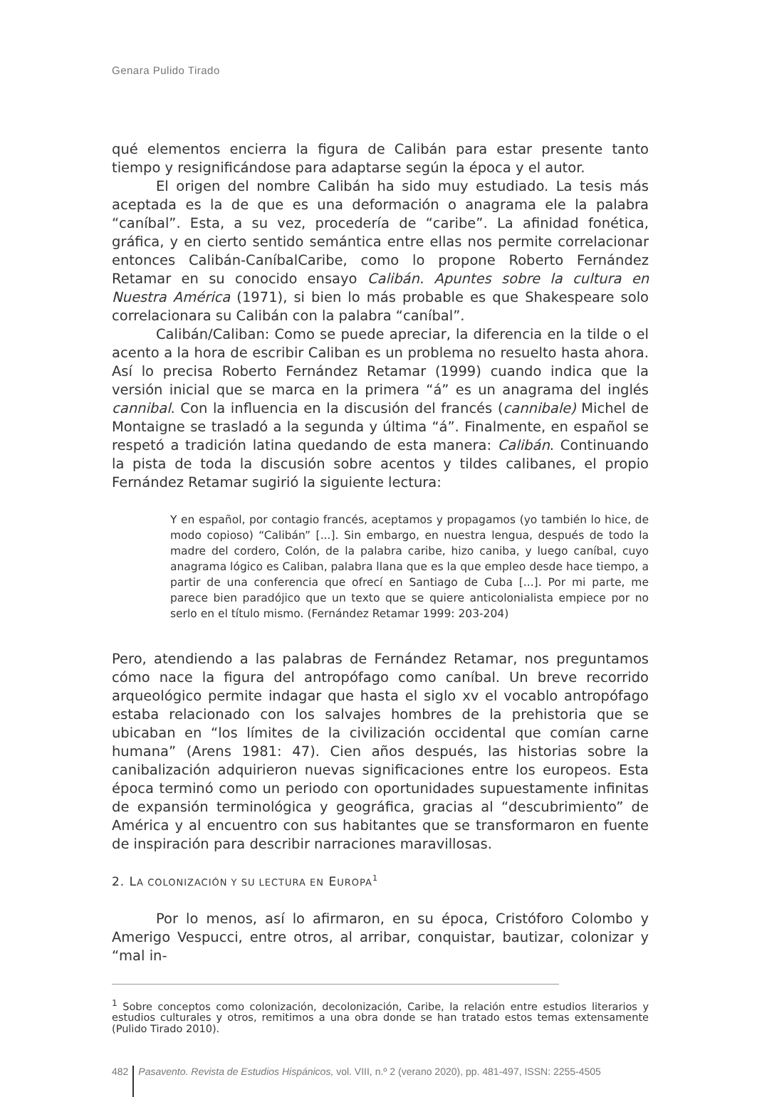Genara Pulido Tirado
qué elementos encierra la figura de Calibán para estar presente tanto tiempo y resignificándose para adaptarse según la época y el autor.
El origen del nombre Calibán ha sido muy estudiado. La tesis más aceptada es la de que es una deformación o anagrama ele la palabra “caníbal”. Esta, a su vez, procedería de “caribe”. La afinidad fonética, gráfica, y en cierto sentido semántica entre ellas nos permite correlacionar entonces Calibán-CaníbalCaribe, como lo propone Roberto Fernández Retamar en su conocido ensayo Calibán. Apuntes sobre la cultura en Nuestra América (1971), si bien lo más probable es que Shakespeare solo correlacionara su Calibán con la palabra “caníbal”.
Calibán/Caliban: Como se puede apreciar, la diferencia en la tilde o el acento a la hora de escribir Caliban es un problema no resuelto hasta ahora. Así lo precisa Roberto Fernández Retamar (1999) cuando indica que la versión inicial que se marca en la primera “á” es un anagrama del inglés cannibal. Con la influencia en la discusión del francés (cannibale) Michel de Montaigne se trasladó a la segunda y última “á”. Finalmente, en español se respetó a tradición latina quedando de esta manera: Calibán. Continuando la pista de toda la discusión sobre acentos y tildes calibanes, el propio Fernández Retamar sugirió la siguiente lectura:
Y en español, por contagio francés, aceptamos y propagamos (yo también lo hice, de modo copioso) “Calibán” [...]. Sin embargo, en nuestra lengua, después de todo la madre del cordero, Colón, de la palabra caribe, hizo caniba, y luego caníbal, cuyo anagrama lógico es Caliban, palabra llana que es la que empleo desde hace tiempo, a partir de una conferencia que ofrecí en Santiago de Cuba [...]. Por mi parte, me parece bien paradójico que un texto que se quiere anticolonialista empiece por no serlo en el título mismo. (Fernández Retamar 1999: 203-204)
Pero, atendiendo a las palabras de Fernández Retamar, nos preguntamos cómo nace la figura del antropófago como caníbal. Un breve recorrido arqueológico permite indagar que hasta el siglo xv el vocablo antropófago estaba relacionado con los salvajes hombres de la prehistoria que se ubicaban en “los límites de la civilización occidental que comían carne humana” (Arens 1981: 47). Cien años después, las historias sobre la canibalización adquirieron nuevas significaciones entre los europeos. Esta época terminó como un periodo con oportunidades supuestamente infinitas de expansión terminológica y geográfica, gracias al “descubrimiento” de América y al encuentro con sus habitantes que se transformaron en fuente de inspiración para describir narraciones maravillosas.
2. LA COLONIZACIÓN Y SU LECTURA EN EUROPA<sup>1</sup>
Por lo menos, así lo afirmaron, en su época, Cristóforo Colombo y Amerigo Vespucci, entre otros, al arribar, conquistar, bautizar, colonizar y “mal in-
<sup>1</sup> Sobre conceptos como colonización, decolonización, Caribe, la relación entre estudios literarios y estudios culturales y otros, remitimos a una obra donde se han tratado estos temas extensamente (Pulido Tirado 2010).
482 Pasavento. Revista de Estudios Hispánicos, vol. VIII, n.º 2 (verano 2020), pp. 481-497, ISSN: 2255-4505